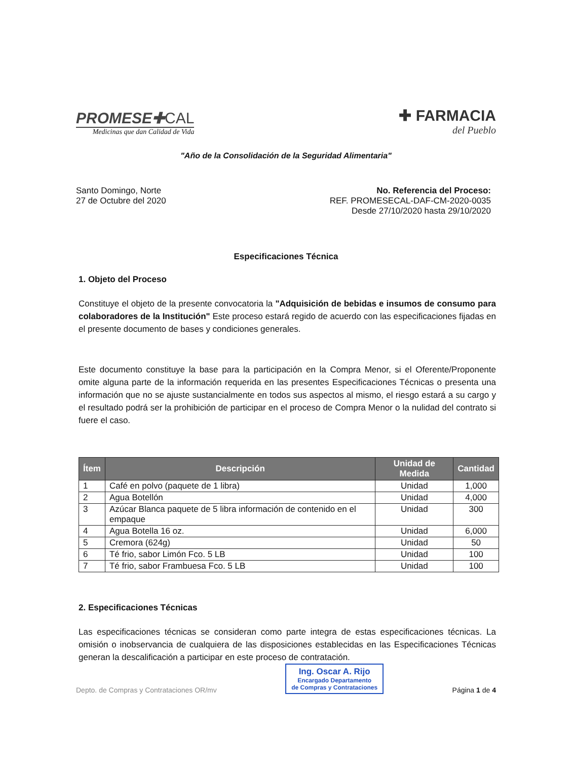PROMESE✚CAL
Medicinas que dan Calidad de Vida
✚ FARMACIA
del Pueblo
"Año de la Consolidación de la Seguridad Alimentaria"
Santo Domingo, Norte
27 de Octubre del 2020
No. Referencia del Proceso:
REF. PROMESECAL-DAF-CM-2020-0035
Desde 27/10/2020 hasta 29/10/2020
Especificaciones Técnica
1. Objeto del Proceso
Constituye el objeto de la presente convocatoria la "Adquisición de bebidas e insumos de consumo para colaboradores de la Institución" Este proceso estará regido de acuerdo con las especificaciones fijadas en el presente documento de bases y condiciones generales.
Este documento constituye la base para la participación en la Compra Menor, si el Oferente/Proponente omite alguna parte de la información requerida en las presentes Especificaciones Técnicas o presenta una información que no se ajuste sustancialmente en todos sus aspectos al mismo, el riesgo estará a su cargo y el resultado podrá ser la prohibición de participar en el proceso de Compra Menor o la nulidad del contrato si fuere el caso.
| Ítem | Descripción | Unidad de Medida | Cantidad |
| --- | --- | --- | --- |
| 1 | Café en polvo (paquete de 1 libra) | Unidad | 1,000 |
| 2 | Agua Botellón | Unidad | 4,000 |
| 3 | Azúcar Blanca paquete de 5 libra información de contenido en el empaque | Unidad | 300 |
| 4 | Agua Botella 16 oz. | Unidad | 6,000 |
| 5 | Cremora (624g) | Unidad | 50 |
| 6 | Té frio, sabor Limón Fco. 5 LB | Unidad | 100 |
| 7 | Té frio, sabor Frambuesa Fco. 5 LB | Unidad | 100 |
2. Especificaciones Técnicas
Las especificaciones técnicas se consideran como parte integra de estas especificaciones técnicas. La omisión o inobservancia de cualquiera de las disposiciones establecidas en las Especificaciones Técnicas generan la descalificación a participar en este proceso de contratación.
Depto. de Compras y Contrataciones OR/mv
Ing. Oscar A. Rijo
Encargado Departamento
de Compras y Contrataciones
Página 1 de 4